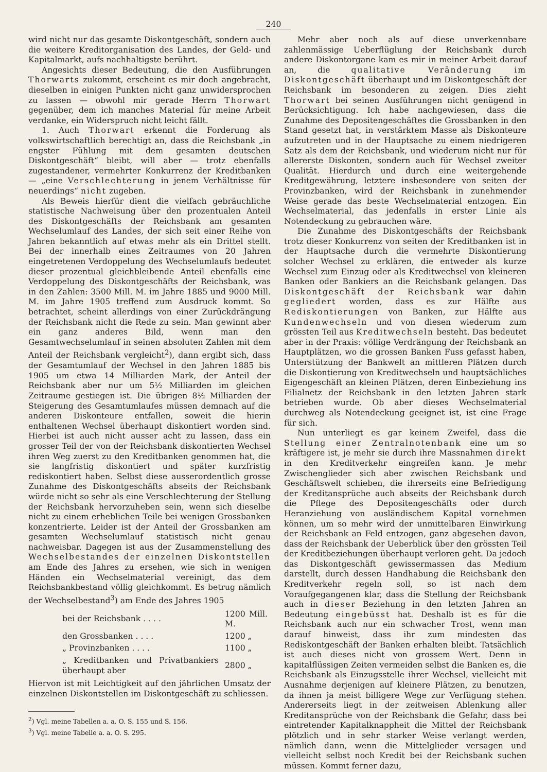240
wird nicht nur das gesamte Diskontgeschäft, sondern auch die weitere Kreditorganisation des Landes, der Geld- und Kapitalmarkt, aufs nachhaltigste berührt.
Angesichts dieser Bedeutung, die den Ausführungen Thorwarts zukommt, erscheint es mir doch angebracht, dieselben in einigen Punkten nicht ganz unwidersprochen zu lassen — obwohl mir gerade Herrn Thorwart gegenüber, dem ich manches Material für meine Arbeit verdanke, ein Widerspruch nicht leicht fällt.
1. Auch Thorwart erkennt die Forderung als volkswirtschaftlich berechtigt an, dass die Reichsbank „in engster Fühlung mit dem gesamten deutschen Diskontgeschäft“ bleibt, will aber — trotz ebenfalls zugestandener, vermehrter Konkurrenz der Kreditbanken — „eine Verschlechterung in jenem Verhältnisse für neuerdings“ nicht zugeben.
Als Beweis hierfür dient die vielfach gebräuchliche statistische Nachweisung über den prozentualen Anteil des Diskontgeschäfts der Reichsbank am gesamten Wechselumlauf des Landes, der sich seit einer Reihe von Jahren bekanntlich auf etwas mehr als ein Drittel stellt. Bei der innerhalb eines Zeitraumes von 20 Jahren eingetretenen Verdoppelung des Wechselumlaufs bedeutet dieser prozentual gleichbleibende Anteil ebenfalls eine Verdoppelung des Diskontgeschäfts der Reichsbank, was in den Zahlen: 3500 Mill. M. im Jahre 1885 und 9000 Mill. M. im Jahre 1905 treffend zum Ausdruck kommt. So betrachtet, scheint allerdings von einer Zurückdrängung der Reichsbank nicht die Rede zu sein. Man gewinnt aber ein ganz anderes Bild, wenn man den Gesamtwechselumlauf in seinen absoluten Zahlen mit dem Anteil der Reichsbank vergleicht<sup>2</sup>), dann ergibt sich, dass der Gesamtumlauf der Wechsel in den Jahren 1885 bis 1905 um etwa 14 Milliarden Mark, der Anteil der Reichsbank aber nur um 5½ Milliarden im gleichen Zeitraume gestiegen ist. Die übrigen 8½ Milliarden der Steigerung des Gesamtumlaufes müssen demnach auf die anderen Diskonteure entfallen, soweit die hierin enthaltenen Wechsel überhaupt diskontiert worden sind. Hierbei ist auch nicht ausser acht zu lassen, dass ein grosser Teil der von der Reichsbank diskontierten Wechsel ihren Weg zuerst zu den Kreditbanken genommen hat, die sie langfristig diskontiert und später kurzfristig rediskontiert haben. Selbst diese ausserordentlich grosse Zunahme des Diskontgeschäfts abseits der Reichsbank würde nicht so sehr als eine Verschlechterung der Stellung der Reichsbank hervorzuheben sein, wenn sich dieselbe nicht zu einem erheblichen Teile bei wenigen Grossbanken konzentrierte. Leider ist der Anteil der Grossbanken am gesamten Wechselumlauf statistisch nicht genau nachweisbar. Dagegen ist aus der Zusammenstellung des Wechselbestandes der einzelnen Diskontstellen am Ende des Jahres zu ersehen, wie sich in wenigen Händen ein Wechselmaterial vereinigt, das dem Reichsbankbestand völlig gleichkommt. Es betrug nämlich der Wechselbestand<sup>3</sup>) am Ende des Jahres 1905
| bei der Reichsbank . . . . | 1200 Mill. M. |
| den Grossbanken . . . . | 1200 „ |
| „ Provinzbanken . . . . | 1100 „ |
| „ Kreditbanken und Privatbankiers überhaupt aber | 2800 „ |
Hiervon ist mit Leichtigkeit auf den jährlichen Umsatz der einzelnen Diskontstellen im Diskontgeschäft zu schliessen.
<sup>2</sup>) Vgl. meine Tabellen a. a. O. S. 155 und S. 156.
<sup>3</sup>) Vgl. meine Tabelle a. a. O. S. 295.
Mehr aber noch als auf diese unverkennbare zahlenmässige Ueberflüglung der Reichsbank durch andere Diskontorgane kam es mir in meiner Arbeit darauf an, die qualitative Veränderung im Diskontgeschäft überhaupt und im Diskontgeschäft der Reichsbank im besonderen zu zeigen. Dies zieht Thorwart bei seinen Ausführungen nicht genügend in Berücksichtigung. Ich habe nachgewiesen, dass die Zunahme des Depositengeschäftes die Grossbanken in den Stand gesetzt hat, in verstärktem Masse als Diskonteure aufzutreten und in der Hauptsache zu einem niedrigeren Satz als dem der Reichsbank, und wiederum nicht nur für allererste Diskonten, sondern auch für Wechsel zweiter Qualität. Hierdurch und durch eine weitergehende Kreditgewährung, letztere insbesondere von seiten der Provinzbanken, wird der Reichsbank in zunehmender Weise gerade das beste Wechselmaterial entzogen. Ein Wechselmaterial, das jedenfalls in erster Linie als Notendeckung zu gebrauchen wäre.
Die Zunahme des Diskontgeschäfts der Reichsbank trotz dieser Konkurrenz von seiten der Kreditbanken ist in der Hauptsache durch die vermehrte Diskontierung solcher Wechsel zu erklären, die entweder als kurze Wechsel zum Einzug oder als Kreditwechsel von kleineren Banken oder Bankiers an die Reichsbank gelangen. Das Diskontgeschäft der Reichsbank war dahin gegliedert worden, dass es zur Hälfte aus Rediskontierungen von Banken, zur Hälfte aus Kundenwechseln und von diesen wiederum zum grössten Teil aus Kreditwechseln besteht. Das bedeutet aber in der Praxis: völlige Verdrängung der Reichsbank an Hauptplätzen, wo die grossen Banken Fuss gefasst haben, Unterstützung der Bankwelt an mittleren Plätzen durch die Diskontierung von Kreditwechseln und hauptsächliches Eigengeschäft an kleinen Plätzen, deren Einbeziehung ins Filialnetz der Reichsbank in den letzten Jahren stark betrieben wurde. Ob aber dieses Wechselmaterial durchweg als Notendeckung geeignet ist, ist eine Frage für sich.
Nun unterliegt es gar keinem Zweifel, dass die Stellung einer Zentralnotenbank eine um so kräftigere ist, je mehr sie durch ihre Massnahmen direkt in den Kreditverkehr eingreifen kann. Je mehr Zwischenglieder sich aber zwischen Reichsbank und Geschäftswelt schieben, die ihrerseits eine Befriedigung der Kreditansprüche auch abseits der Reichsbank durch die Pflege des Depositengeschäfts oder durch Heranziehung von ausländischem Kapital vornehmen können, um so mehr wird der unmittelbaren Einwirkung der Reichsbank an Feld entzogen, ganz abgesehen davon, dass der Reichsbank der Ueberblick über den grössten Teil der Kreditbeziehungen überhaupt verloren geht. Da jedoch das Diskontgeschäft gewissermassen das Medium darstellt, durch dessen Handhabung die Reichsbank den Kreditverkehr regeln soll, so ist nach dem Voraufgegangenen klar, dass die Stellung der Reichsbank auch in dieser Beziehung in den letzten Jahren an Bedeutung eingebüsst hat. Deshalb ist es für die Reichsbank auch nur ein schwacher Trost, wenn man darauf hinweist, dass ihr zum mindesten das Rediskontgeschäft der Banken erhalten bleibt. Tatsächlich ist auch dieses nicht von grossem Wert. Denn in kapitalflüssigen Zeiten vermeiden selbst die Banken es, die Reichsbank als Einzugsstelle ihrer Wechsel, vielleicht mit Ausnahme derjenigen auf kleinere Plätzen, zu benutzen, da ihnen ja meist billigere Wege zur Verfügung stehen. Andererseits liegt in der zeitweisen Ablenkung aller Kreditansprüche von der Reichsbank die Gefahr, dass bei eintretender Kapitalknappheit die Mittel der Reichsbank plötzlich und in sehr starker Weise verlangt werden, nämlich dann, wenn die Mittelglieder versagen und vielleicht selbst noch Kredit bei der Reichsbank suchen müssen. Kommt ferner dazu,